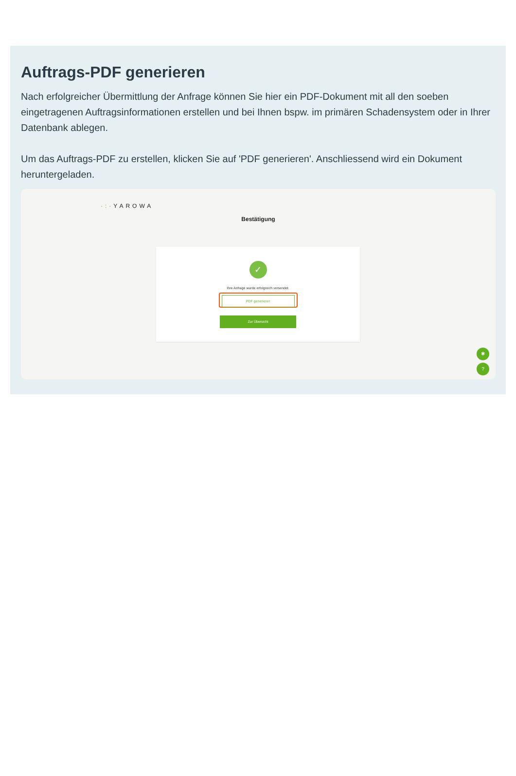Auftrags-PDF generieren
Nach erfolgreicher Übermittlung der Anfrage können Sie hier ein PDF-Dokument mit all den soeben eingetragenen Auftragsinformationen erstellen und bei Ihnen bspw. im primären Schadensystem oder in Ihrer Datenbank ablegen.
Um das Auftrags-PDF zu erstellen, klicken Sie auf 'PDF generieren'. Anschliessend wird ein Dokument heruntergeladen.
·:·YAROWA
Bestätigung
✓
Ihre Anfrage wurde erfolgreich versendet.
PDF generieren
Zur Übersicht
✱
?